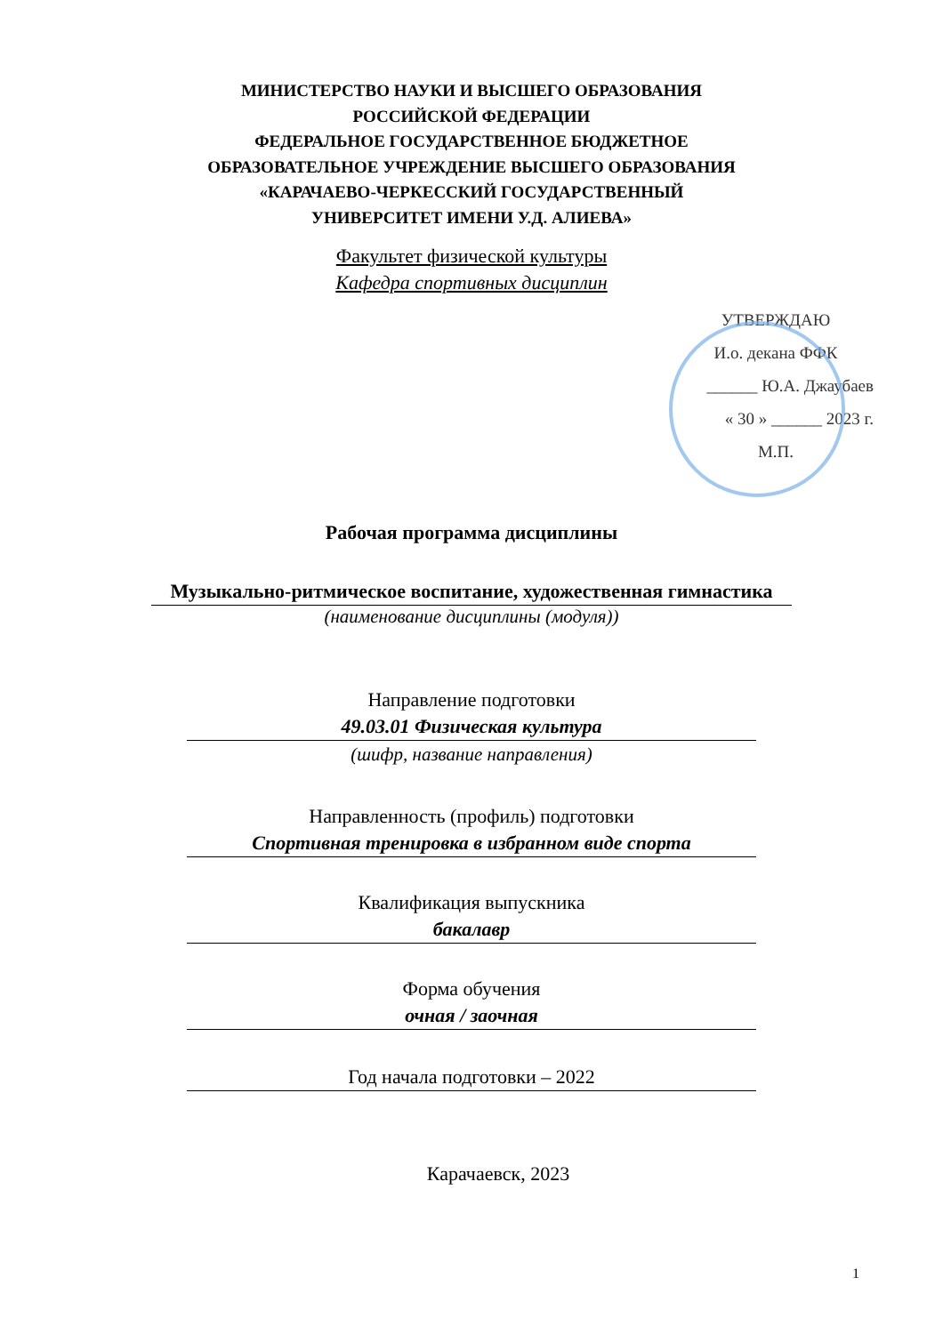МИНИСТЕРСТВО НАУКИ И ВЫСШЕГО ОБРАЗОВАНИЯ
РОССИЙСКОЙ ФЕДЕРАЦИИ
ФЕДЕРАЛЬНОЕ ГОСУДАРСТВЕННОЕ БЮДЖЕТНОЕ
ОБРАЗОВАТЕЛЬНОЕ УЧРЕЖДЕНИЕ ВЫСШЕГО ОБРАЗОВАНИЯ
«КАРАЧАЕВО-ЧЕРКЕССКИЙ ГОСУДАРСТВЕННЫЙ
УНИВЕРСИТЕТ ИМЕНИ У.Д. АЛИЕВА»
Факультет физической культуры
Кафедра спортивных дисциплин
УТВЕРЖДАЮ
И.о. декана ФФК
______ Ю.А. Джаубаев
« 30 » ______ 2023 г.
М.П.
Рабочая программа дисциплины
Музыкально-ритмическое воспитание, художественная гимнастика
(наименование дисциплины (модуля))
Направление подготовки
49.03.01 Физическая культура
(шифр, название направления)
Направленность (профиль) подготовки
Спортивная тренировка в избранном виде спорта
Квалификация выпускника
бакалавр
Форма обучения
очная / заочная
Год начала подготовки – 2022
Карачаевск, 2023
1